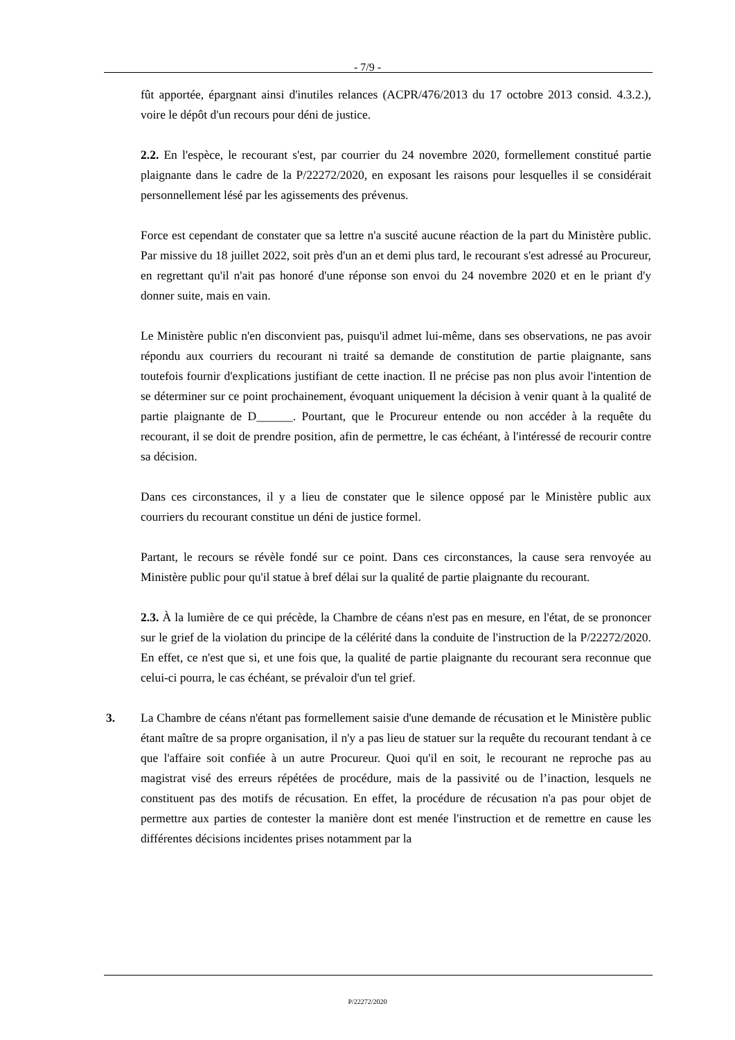- 7/9 -
fût apportée, épargnant ainsi d'inutiles relances (ACPR/476/2013 du 17 octobre 2013 consid. 4.3.2.), voire le dépôt d'un recours pour déni de justice.
2.2. En l'espèce, le recourant s'est, par courrier du 24 novembre 2020, formellement constitué partie plaignante dans le cadre de la P/22272/2020, en exposant les raisons pour lesquelles il se considérait personnellement lésé par les agissements des prévenus.
Force est cependant de constater que sa lettre n'a suscité aucune réaction de la part du Ministère public. Par missive du 18 juillet 2022, soit près d'un an et demi plus tard, le recourant s'est adressé au Procureur, en regrettant qu'il n'ait pas honoré d'une réponse son envoi du 24 novembre 2020 et en le priant d'y donner suite, mais en vain.
Le Ministère public n'en disconvient pas, puisqu'il admet lui-même, dans ses observations, ne pas avoir répondu aux courriers du recourant ni traité sa demande de constitution de partie plaignante, sans toutefois fournir d'explications justifiant de cette inaction. Il ne précise pas non plus avoir l'intention de se déterminer sur ce point prochainement, évoquant uniquement la décision à venir quant à la qualité de partie plaignante de D______. Pourtant, que le Procureur entende ou non accéder à la requête du recourant, il se doit de prendre position, afin de permettre, le cas échéant, à l'intéressé de recourir contre sa décision.
Dans ces circonstances, il y a lieu de constater que le silence opposé par le Ministère public aux courriers du recourant constitue un déni de justice formel.
Partant, le recours se révèle fondé sur ce point. Dans ces circonstances, la cause sera renvoyée au Ministère public pour qu'il statue à bref délai sur la qualité de partie plaignante du recourant.
2.3. À la lumière de ce qui précède, la Chambre de céans n'est pas en mesure, en l'état, de se prononcer sur le grief de la violation du principe de la célérité dans la conduite de l'instruction de la P/22272/2020. En effet, ce n'est que si, et une fois que, la qualité de partie plaignante du recourant sera reconnue que celui-ci pourra, le cas échéant, se prévaloir d'un tel grief.
3. La Chambre de céans n'étant pas formellement saisie d'une demande de récusation et le Ministère public étant maître de sa propre organisation, il n'y a pas lieu de statuer sur la requête du recourant tendant à ce que l'affaire soit confiée à un autre Procureur. Quoi qu'il en soit, le recourant ne reproche pas au magistrat visé des erreurs répétées de procédure, mais de la passivité ou de l’inaction, lesquels ne constituent pas des motifs de récusation. En effet, la procédure de récusation n'a pas pour objet de permettre aux parties de contester la manière dont est menée l'instruction et de remettre en cause les différentes décisions incidentes prises notamment par la
P/22272/2020